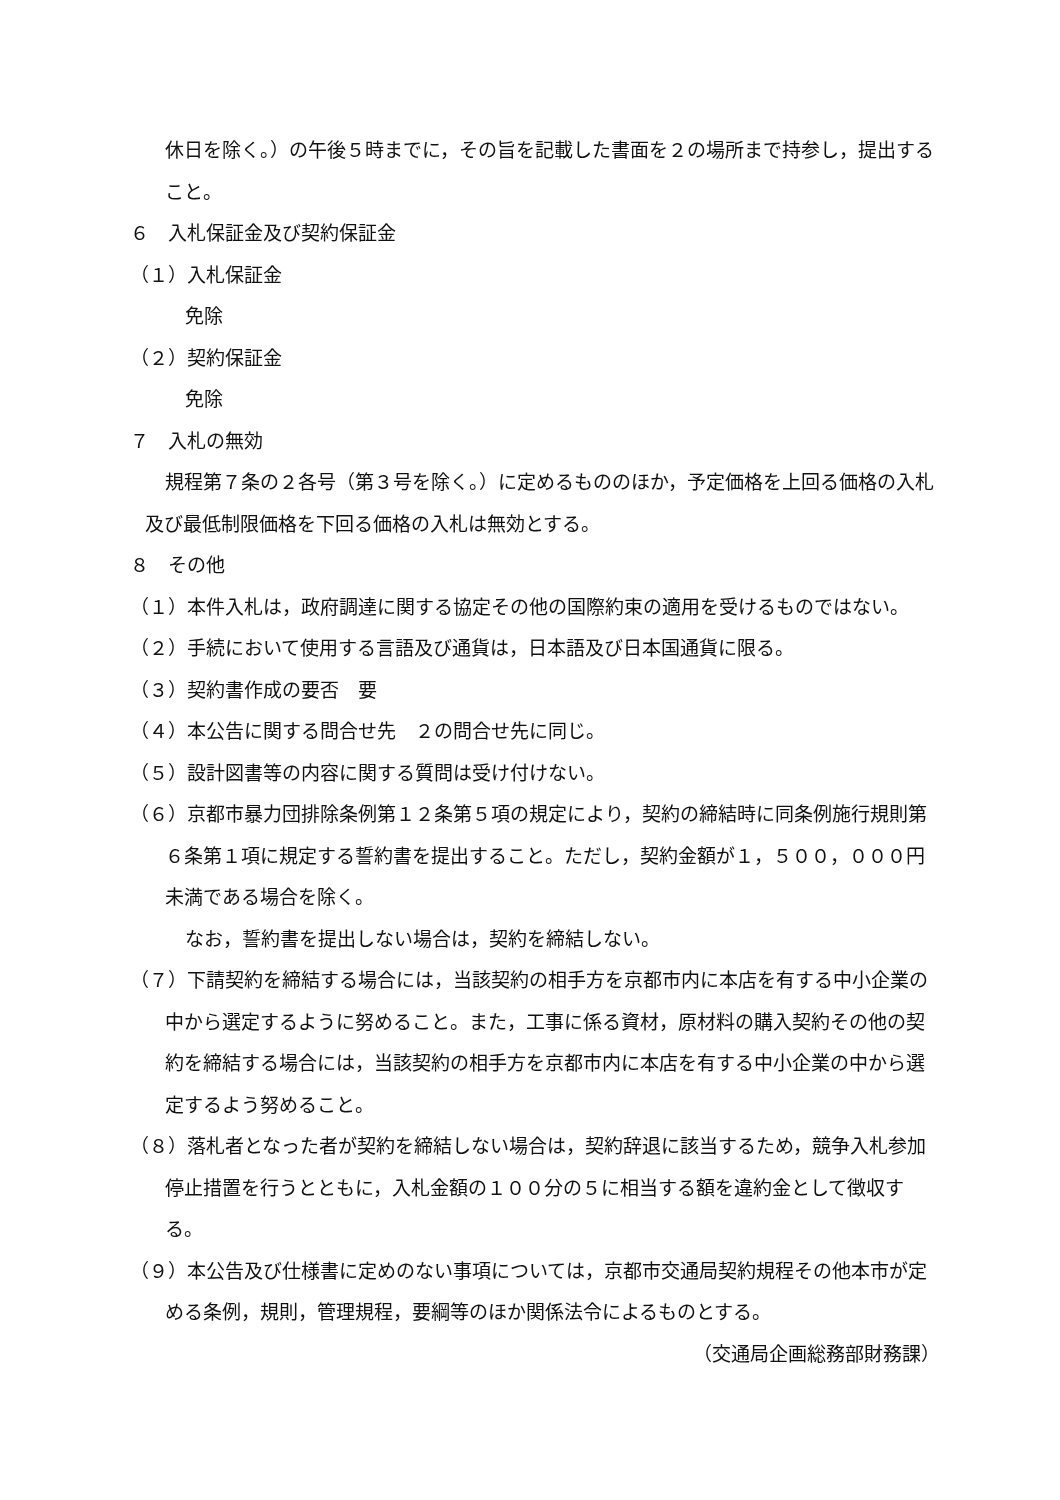休日を除く。）の午後５時までに，その旨を記載した書面を２の場所まで持参し，提出すること。
６　入札保証金及び契約保証金
（１）入札保証金
免除
（２）契約保証金
免除
７　入札の無効
規程第７条の２各号（第３号を除く。）に定めるもののほか，予定価格を上回る価格の入札及び最低制限価格を下回る価格の入札は無効とする。
８　その他
（１）本件入札は，政府調達に関する協定その他の国際約束の適用を受けるものではない。
（２）手続において使用する言語及び通貨は，日本語及び日本国通貨に限る。
（３）契約書作成の要否　要
（４）本公告に関する問合せ先　２の問合せ先に同じ。
（５）設計図書等の内容に関する質問は受け付けない。
（６）京都市暴力団排除条例第１２条第５項の規定により，契約の締結時に同条例施行規則第６条第１項に規定する誓約書を提出すること。ただし，契約金額が１，５００，０００円未満である場合を除く。
なお，誓約書を提出しない場合は，契約を締結しない。
（７）下請契約を締結する場合には，当該契約の相手方を京都市内に本店を有する中小企業の中から選定するように努めること。また，工事に係る資材，原材料の購入契約その他の契約を締結する場合には，当該契約の相手方を京都市内に本店を有する中小企業の中から選定するよう努めること。
（８）落札者となった者が契約を締結しない場合は，契約辞退に該当するため，競争入札参加停止措置を行うとともに，入札金額の１００分の５に相当する額を違約金として徴収する。
（９）本公告及び仕様書に定めのない事項については，京都市交通局契約規程その他本市が定める条例，規則，管理規程，要綱等のほか関係法令によるものとする。
（交通局企画総務部財務課）